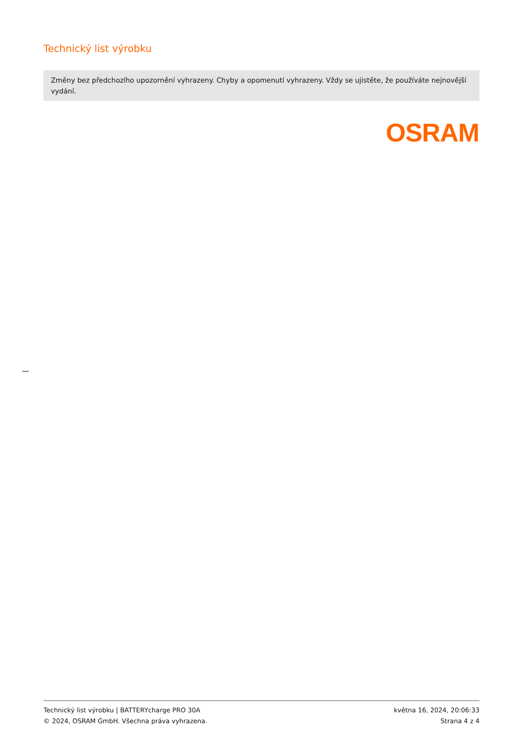Technický list výrobku
Změny bez předchozího upozornění vyhrazeny. Chyby a opomenutí vyhrazeny. Vždy se ujistěte, že používáte nejnovější vydání.
OSRAM
Technický list výrobku | BATTERYcharge PRO 30A
© 2024, OSRAM GmbH. Všechna práva vyhrazena.
května 16, 2024, 20:06:33
Strana 4 z 4